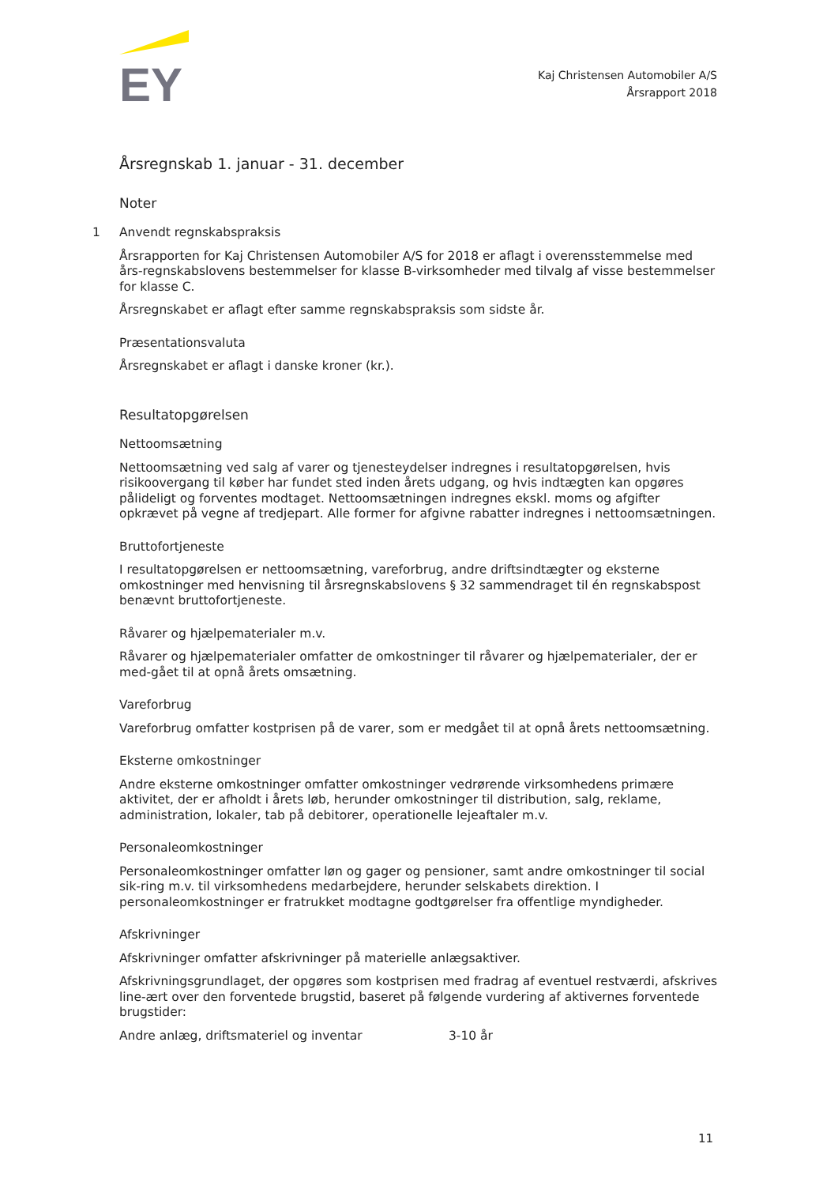EY
Kaj Christensen Automobiler A/S
Årsrapport 2018
Årsregnskab 1. januar - 31. december
Noter
1 Anvendt regnskabspraksis
Årsrapporten for Kaj Christensen Automobiler A/S for 2018 er aflagt i overensstemmelse med års-regnskabslovens bestemmelser for klasse B-virksomheder med tilvalg af visse bestemmelser for klasse C.
Årsregnskabet er aflagt efter samme regnskabspraksis som sidste år.
Præsentationsvaluta
Årsregnskabet er aflagt i danske kroner (kr.).
Resultatopgørelsen
Nettoomsætning
Nettoomsætning ved salg af varer og tjenesteydelser indregnes i resultatopgørelsen, hvis risikoovergang til køber har fundet sted inden årets udgang, og hvis indtægten kan opgøres pålideligt og forventes modtaget. Nettoomsætningen indregnes ekskl. moms og afgifter opkrævet på vegne af tredjepart. Alle former for afgivne rabatter indregnes i nettoomsætningen.
Bruttofortjeneste
I resultatopgørelsen er nettoomsætning, vareforbrug, andre driftsindtægter og eksterne omkostninger med henvisning til årsregnskabslovens § 32 sammendraget til én regnskabspost benævnt bruttofortjeneste.
Råvarer og hjælpematerialer m.v.
Råvarer og hjælpematerialer omfatter de omkostninger til råvarer og hjælpematerialer, der er med-gået til at opnå årets omsætning.
Vareforbrug
Vareforbrug omfatter kostprisen på de varer, som er medgået til at opnå årets nettoomsætning.
Eksterne omkostninger
Andre eksterne omkostninger omfatter omkostninger vedrørende virksomhedens primære aktivitet, der er afholdt i årets løb, herunder omkostninger til distribution, salg, reklame, administration, lokaler, tab på debitorer, operationelle lejeaftaler m.v.
Personaleomkostninger
Personaleomkostninger omfatter løn og gager og pensioner, samt andre omkostninger til social sik-ring m.v. til virksomhedens medarbejdere, herunder selskabets direktion. I personaleomkostninger er fratrukket modtagne godtgørelser fra offentlige myndigheder.
Afskrivninger
Afskrivninger omfatter afskrivninger på materielle anlægsaktiver.
Afskrivningsgrundlaget, der opgøres som kostprisen med fradrag af eventuel restværdi, afskrives line-ært over den forventede brugstid, baseret på følgende vurdering af aktivernes forventede brugstider:
| Andre anlæg, driftsmateriel og inventar | 3-10 år |
11